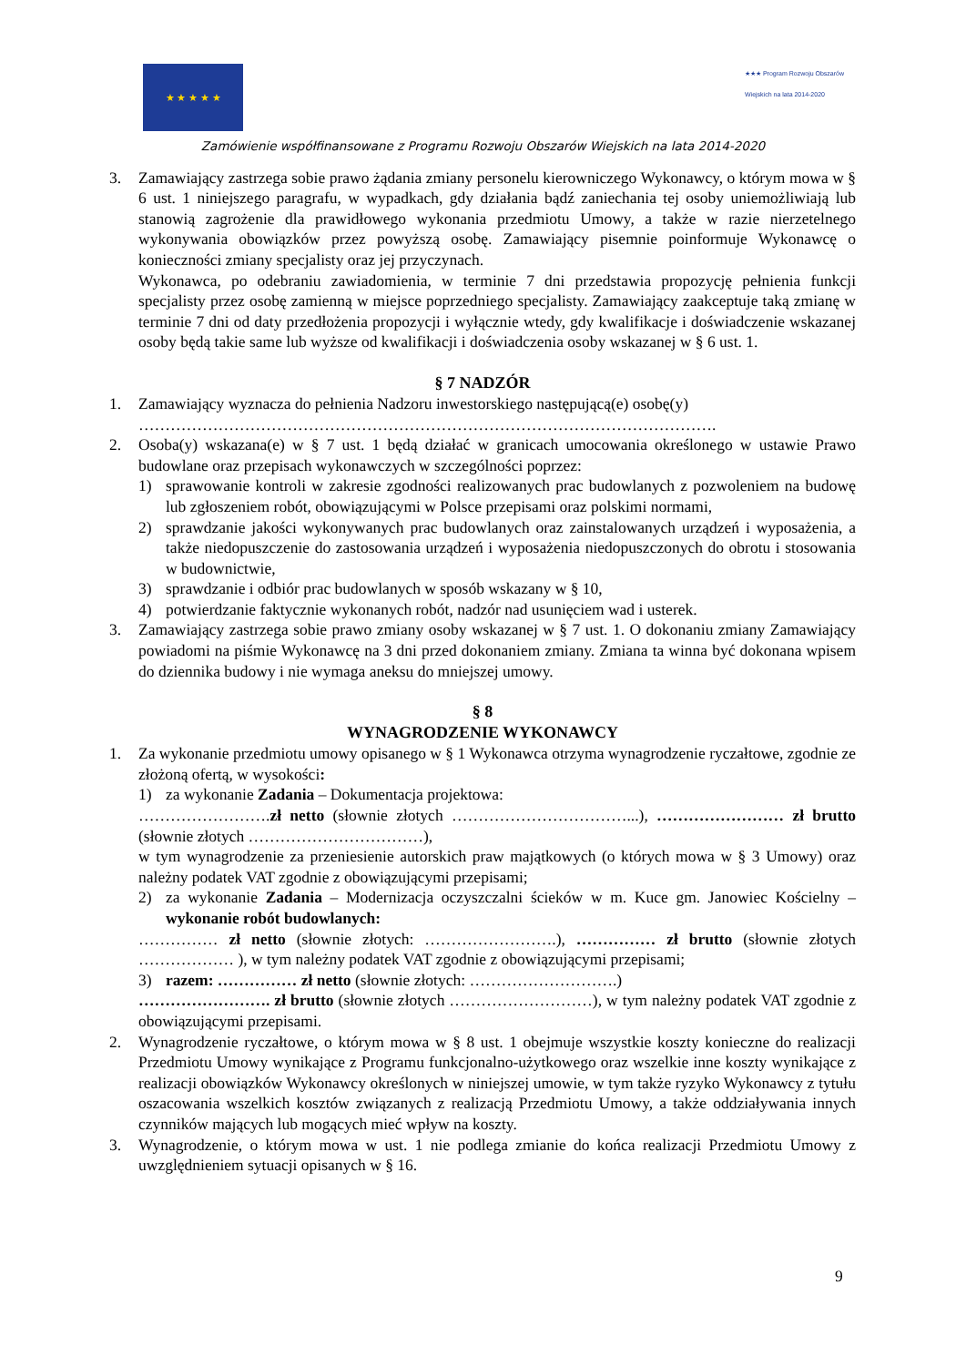★ ★ ★ ★ ★
★★★ Program Rozwoju Obszarów Wiejskich na lata 2014-2020
Zamówienie współfinansowane z Programu Rozwoju Obszarów Wiejskich na lata 2014-2020
3. Zamawiający zastrzega sobie prawo żądania zmiany personelu kierowniczego Wykonawcy, o którym mowa w § 6 ust. 1 niniejszego paragrafu, w wypadkach, gdy działania bądź zaniechania tej osoby uniemożliwiają lub stanowią zagrożenie dla prawidłowego wykonania przedmiotu Umowy, a także w razie nierzetelnego wykonywania obowiązków przez powyższą osobę. Zamawiający pisemnie poinformuje Wykonawcę o konieczności zmiany specjalisty oraz jej przyczynach.
Wykonawca, po odebraniu zawiadomienia, w terminie 7 dni przedstawia propozycję pełnienia funkcji specjalisty przez osobę zamienną w miejsce poprzedniego specjalisty. Zamawiający zaakceptuje taką zmianę w terminie 7 dni od daty przedłożenia propozycji i wyłącznie wtedy, gdy kwalifikacje i doświadczenie wskazanej osoby będą takie same lub wyższe od kwalifikacji i doświadczenia osoby wskazanej w § 6 ust. 1.
§ 7 NADZÓR
1. Zamawiający wyznacza do pełnienia Nadzoru inwestorskiego następującą(e) osobę(y)
……………………………………………………………………………………………….
2. Osoba(y) wskazana(e) w § 7 ust. 1 będą działać w granicach umocowania określonego w ustawie Prawo budowlane oraz przepisach wykonawczych w szczególności poprzez:
1) sprawowanie kontroli w zakresie zgodności realizowanych prac budowlanych z pozwoleniem na budowę lub zgłoszeniem robót, obowiązującymi w Polsce przepisami oraz polskimi normami,
2) sprawdzanie jakości wykonywanych prac budowlanych oraz zainstalowanych urządzeń i wyposażenia, a także niedopuszczenie do zastosowania urządzeń i wyposażenia niedopuszczonych do obrotu i stosowania w budownictwie,
3) sprawdzanie i odbiór prac budowlanych w sposób wskazany w § 10,
4) potwierdzanie faktycznie wykonanych robót, nadzór nad usunięciem wad i usterek.
3. Zamawiający zastrzega sobie prawo zmiany osoby wskazanej w § 7 ust. 1. O dokonaniu zmiany Zamawiający powiadomi na piśmie Wykonawcę na 3 dni przed dokonaniem zmiany. Zmiana ta winna być dokonana wpisem do dziennika budowy i nie wymaga aneksu do mniejszej umowy.
§ 8
WYNAGRODZENIE WYKONAWCY
1. Za wykonanie przedmiotu umowy opisanego w § 1 Wykonawca otrzyma wynagrodzenie ryczałtowe, zgodnie ze złożoną ofertą, w wysokości:
1) za wykonanie Zadania – Dokumentacja projektowa:
…………………….zł netto (słownie złotych ……………………………...), …………………… zł brutto (słownie złotych ……………………………),
w tym wynagrodzenie za przeniesienie autorskich praw majątkowych (o których mowa w § 3 Umowy) oraz należny podatek VAT zgodnie z obowiązującymi przepisami;
2) za wykonanie Zadania – Modernizacja oczyszczalni ścieków w m. Kuce gm. Janowiec Kościelny – wykonanie robót budowlanych:
…………… zł netto (słownie złotych: …………………….), …………… zł brutto (słownie złotych ……………… ), w tym należny podatek VAT zgodnie z obowiązującymi przepisami;
3) razem: …………… zł netto (słownie złotych: ……………………….)
……………………. zł brutto (słownie złotych ………………………), w tym należny podatek VAT zgodnie z obowiązującymi przepisami.
2. Wynagrodzenie ryczałtowe, o którym mowa w § 8 ust. 1 obejmuje wszystkie koszty konieczne do realizacji Przedmiotu Umowy wynikające z Programu funkcjonalno-użytkowego oraz wszelkie inne koszty wynikające z realizacji obowiązków Wykonawcy określonych w niniejszej umowie, w tym także ryzyko Wykonawcy z tytułu oszacowania wszelkich kosztów związanych z realizacją Przedmiotu Umowy, a także oddziaływania innych czynników mających lub mogących mieć wpływ na koszty.
3. Wynagrodzenie, o którym mowa w ust. 1 nie podlega zmianie do końca realizacji Przedmiotu Umowy z uwzględnieniem sytuacji opisanych w § 16.
9